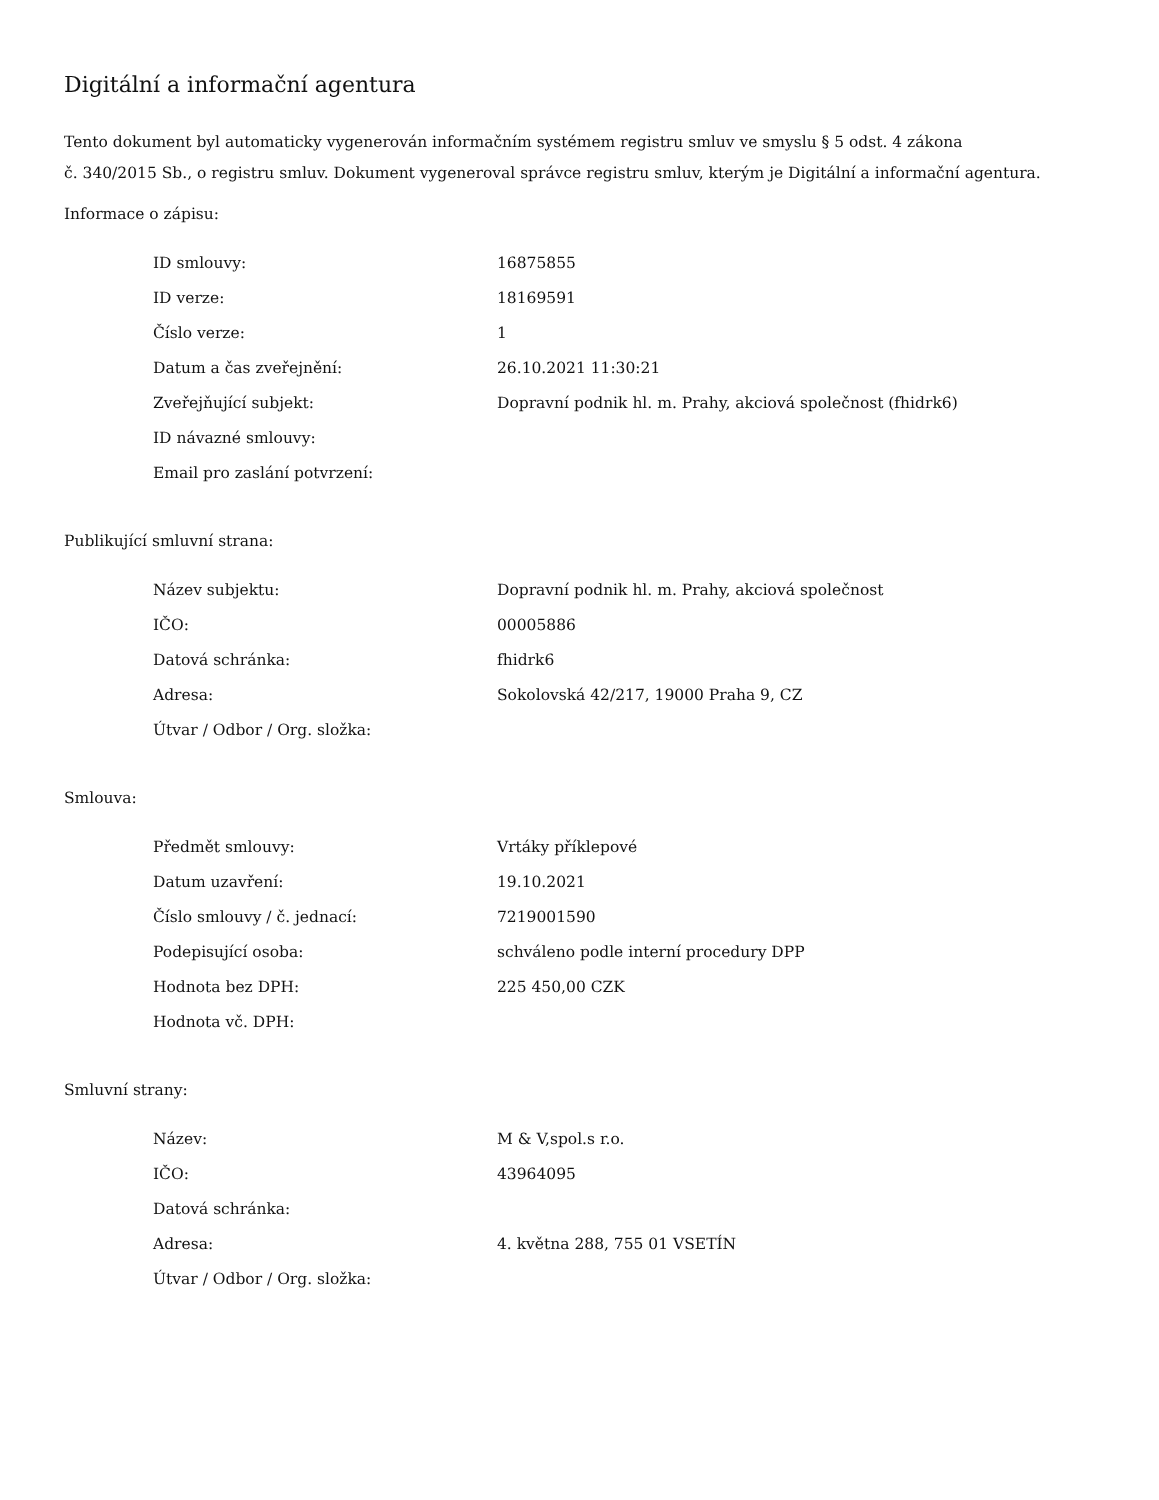Digitální a informační agentura
Tento dokument byl automaticky vygenerován informačním systémem registru smluv ve smyslu § 5 odst. 4 zákona
č. 340/2015 Sb., o registru smluv. Dokument vygeneroval správce registru smluv, kterým je Digitální a informační agentura.
Informace o zápisu:
| ID smlouvy: | 16875855 |
| ID verze: | 18169591 |
| Číslo verze: | 1 |
| Datum a čas zveřejnění: | 26.10.2021 11:30:21 |
| Zveřejňující subjekt: | Dopravní podnik hl. m. Prahy, akciová společnost (fhidrk6) |
| ID návazné smlouvy: | |
| Email pro zaslání potvrzení: | |
Publikující smluvní strana:
| Název subjektu: | Dopravní podnik hl. m. Prahy, akciová společnost |
| IČO: | 00005886 |
| Datová schránka: | fhidrk6 |
| Adresa: | Sokolovská 42/217, 19000 Praha 9, CZ |
| Útvar / Odbor / Org. složka: | |
Smlouva:
| Předmět smlouvy: | Vrtáky příklepové |
| Datum uzavření: | 19.10.2021 |
| Číslo smlouvy / č. jednací: | 7219001590 |
| Podepisující osoba: | schváleno podle interní procedury DPP |
| Hodnota bez DPH: | 225 450,00 CZK |
| Hodnota vč. DPH: | |
Smluvní strany:
| Název: | M & V,spol.s r.o. |
| IČO: | 43964095 |
| Datová schránka: | |
| Adresa: | 4. května 288, 755 01 VSETÍN |
| Útvar / Odbor / Org. složka: | |